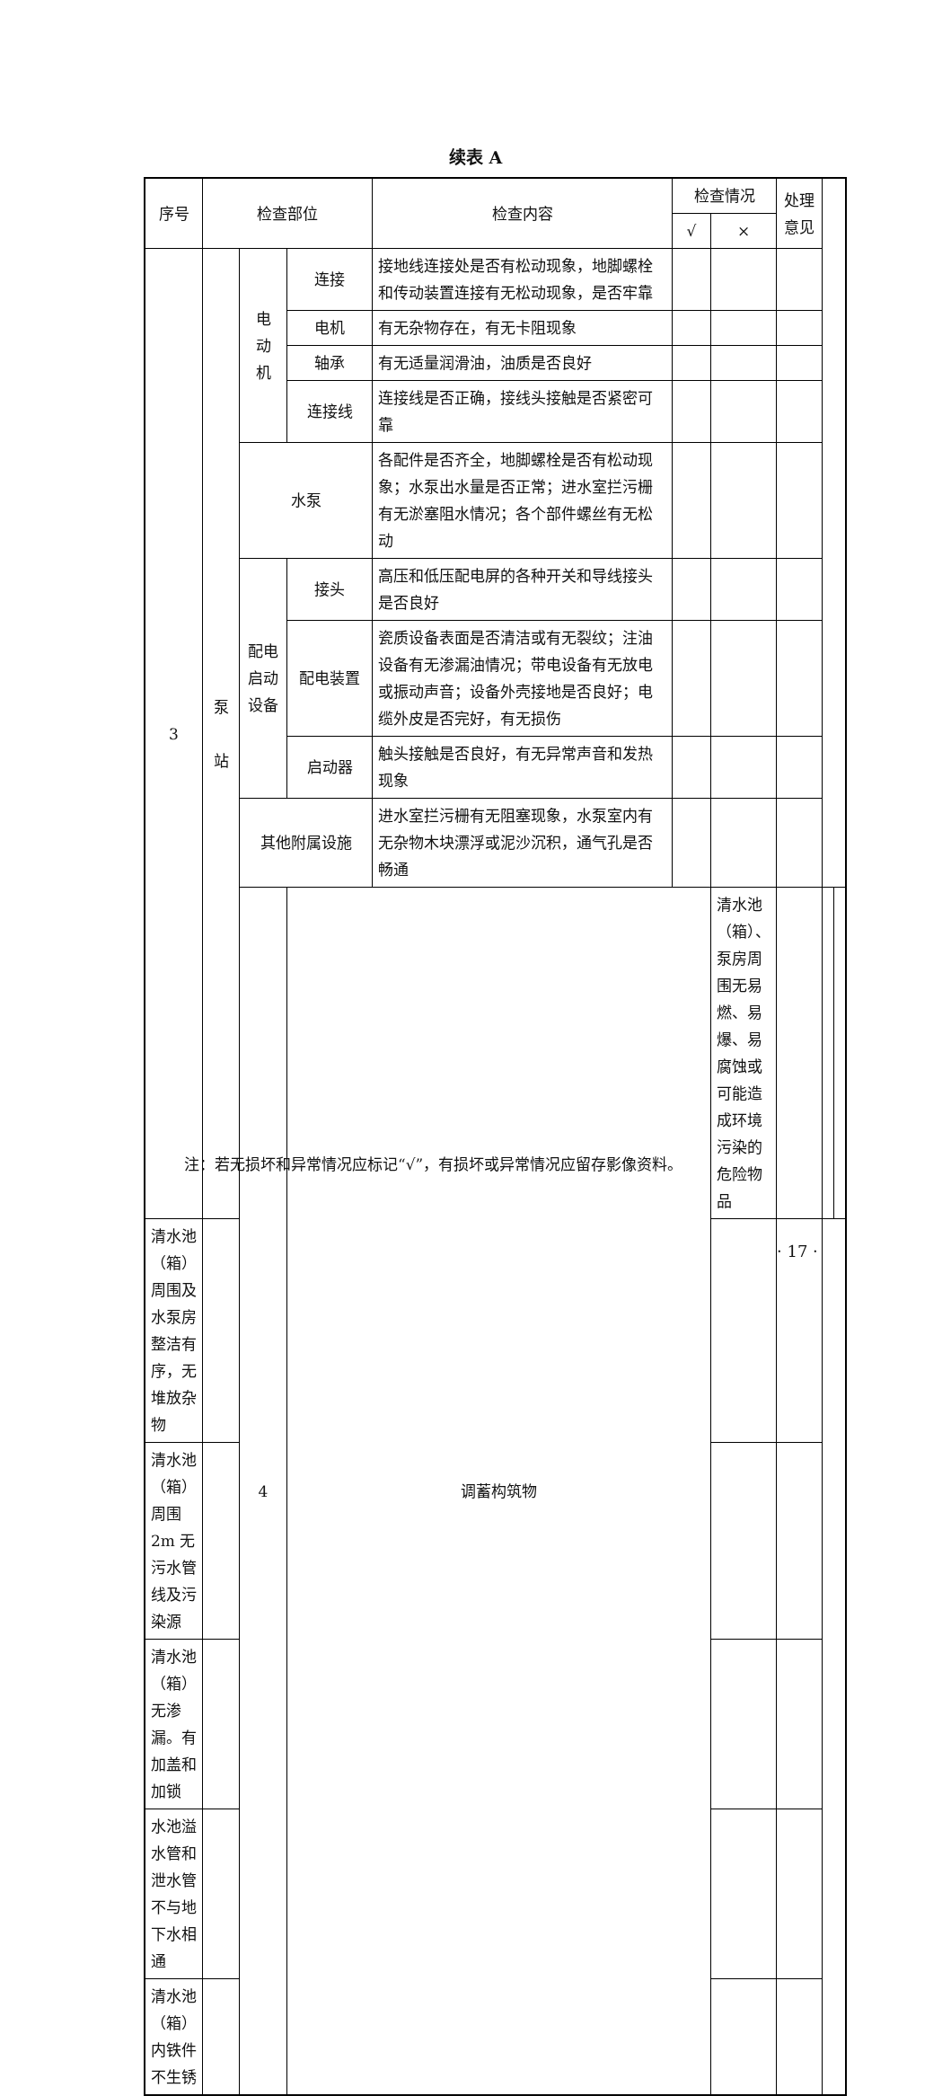续表 A
| 序号 | 检查部位 | | | 检查内容 | 检查情况 | | 处理意见 | | |
| --- | --- | --- | --- | --- | --- | --- | --- | --- | --- |
| | | | | | √ | × | | | |
| 3 | 泵 站 | 电 动 机 | 连接 | 接地线连接处是否有松动现象，地脚螺栓和传动装置连接有无松动现象，是否牢靠 | | | | | |
| | | | 电机 | 有无杂物存在，有无卡阻现象 | | | | | |
| | | | 轴承 | 有无适量润滑油，油质是否良好 | | | | | |
| | | | 连接线 | 连接线是否正确，接线头接触是否紧密可靠 | | | | | |
| | | 水泵 | | 各配件是否齐全，地脚螺栓是否有松动现象；水泵出水量是否正常；进水室拦污栅有无淤塞阻水情况；各个部件螺丝有无松动 | | | | | |
| | | 配电启动设备 | 接头 | 高压和低压配电屏的各种开关和导线接头是否良好 | | | | | |
| | | | 配电装置 | 瓷质设备表面是否清洁或有无裂纹；注油设备有无渗漏油情况；带电设备有无放电或振动声音；设备外壳接地是否良好；电缆外皮是否完好，有无损伤 | | | | | |
| | | | 启动器 | 触头接触是否良好，有无异常声音和发热现象 | | | | | |
| | | 其他附属设施 | | 进水室拦污栅有无阻塞现象，水泵室内有无杂物木块漂浮或泥沙沉积，通气孔是否畅通 | | | | | |
| | | 4 | 调蓄构筑物 | | | 清水池（箱）、泵房周围无易燃、易爆、易腐蚀或可能造成环境污染的危险物品 | | | |
| 清水池（箱）周围及水泵房整洁有序，无堆放杂物 | | | | | | | | | |
| 清水池（箱）周围 2m 无污水管线及污染源 | | | | | | | | | |
| 清水池（箱）无渗漏。有加盖和加锁 | | | | | | | | | |
| 水池溢水管和泄水管不与地下水相通 | | | | | | | | | |
| 清水池（箱）内铁件不生锈 | | | | | | | | | |
注：若无损坏和异常情况应标记“√”，有损坏或异常情况应留存影像资料。
· 17 ·